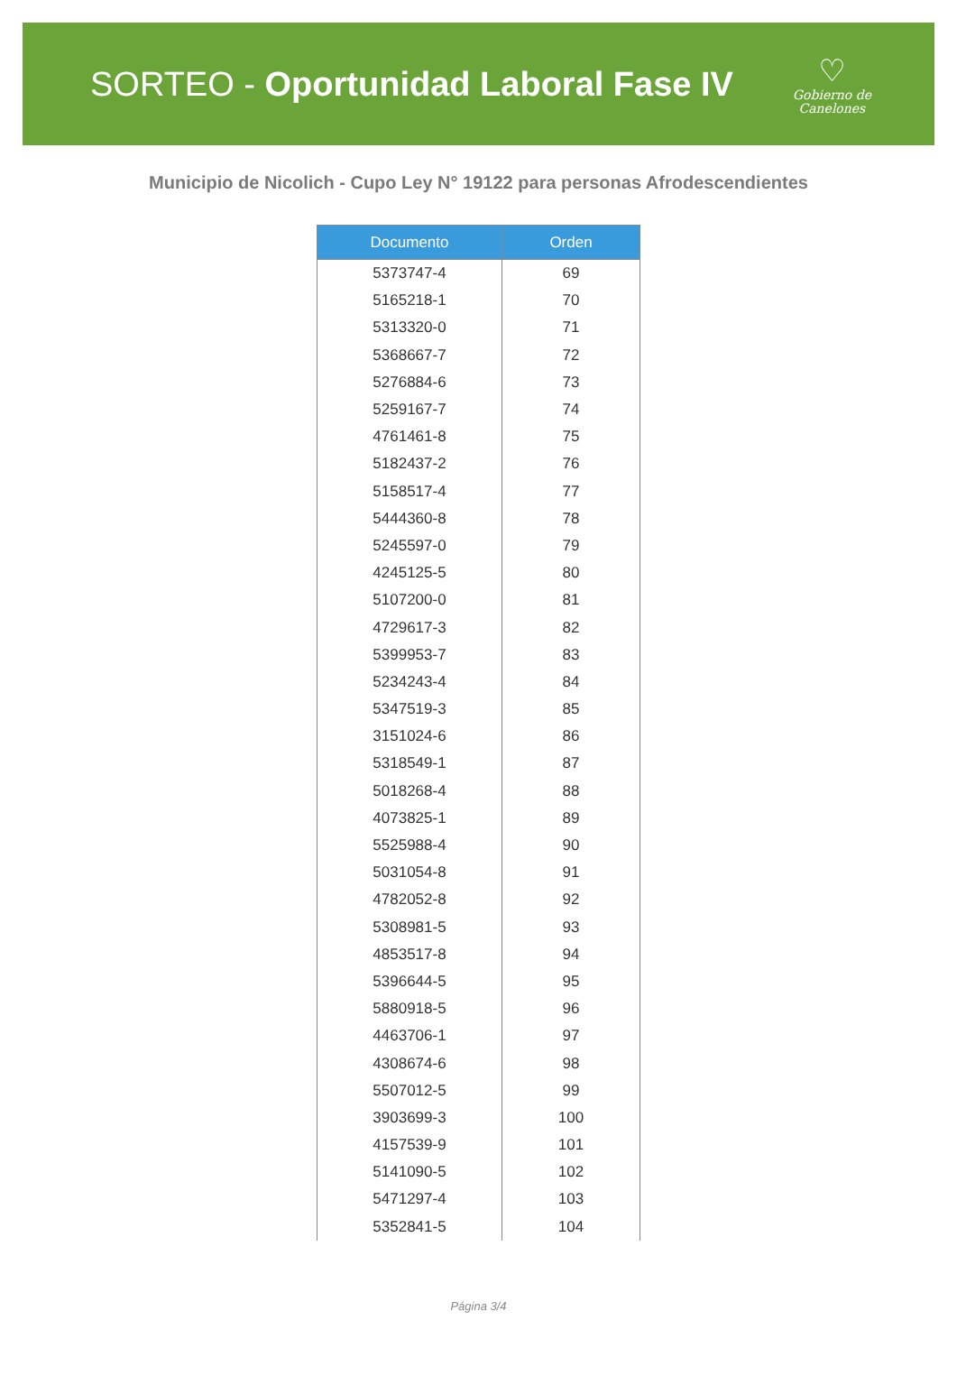SORTEO - Oportunidad Laboral Fase IV
♡
Gobierno de
Canelones
Municipio de Nicolich - Cupo Ley N° 19122 para personas Afrodescendientes
| Documento | Orden |
| --- | --- |
| 5373747-4 | 69 |
| 5165218-1 | 70 |
| 5313320-0 | 71 |
| 5368667-7 | 72 |
| 5276884-6 | 73 |
| 5259167-7 | 74 |
| 4761461-8 | 75 |
| 5182437-2 | 76 |
| 5158517-4 | 77 |
| 5444360-8 | 78 |
| 5245597-0 | 79 |
| 4245125-5 | 80 |
| 5107200-0 | 81 |
| 4729617-3 | 82 |
| 5399953-7 | 83 |
| 5234243-4 | 84 |
| 5347519-3 | 85 |
| 3151024-6 | 86 |
| 5318549-1 | 87 |
| 5018268-4 | 88 |
| 4073825-1 | 89 |
| 5525988-4 | 90 |
| 5031054-8 | 91 |
| 4782052-8 | 92 |
| 5308981-5 | 93 |
| 4853517-8 | 94 |
| 5396644-5 | 95 |
| 5880918-5 | 96 |
| 4463706-1 | 97 |
| 4308674-6 | 98 |
| 5507012-5 | 99 |
| 3903699-3 | 100 |
| 4157539-9 | 101 |
| 5141090-5 | 102 |
| 5471297-4 | 103 |
| 5352841-5 | 104 |
Página 3/4